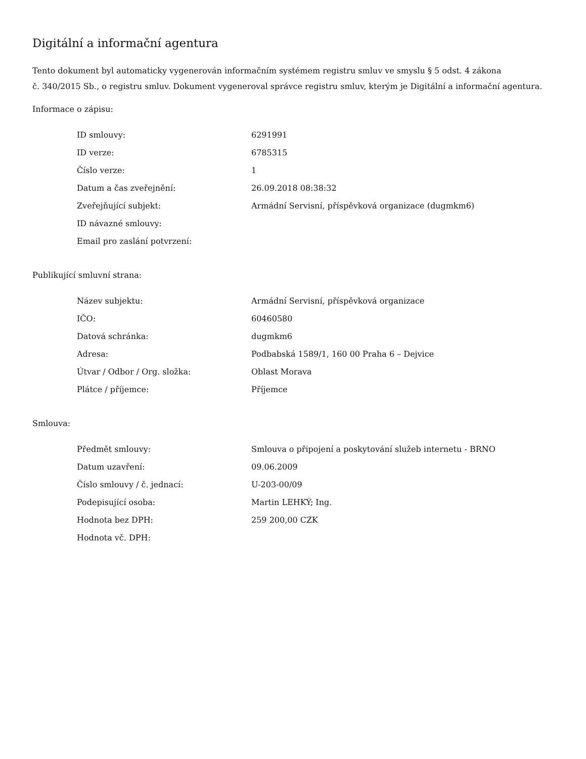Digitální a informační agentura
Tento dokument byl automaticky vygenerován informačním systémem registru smluv ve smyslu § 5 odst. 4 zákona
č. 340/2015 Sb., o registru smluv. Dokument vygeneroval správce registru smluv, kterým je Digitální a informační agentura.
Informace o zápisu:
| ID smlouvy: | 6291991 |
| ID verze: | 6785315 |
| Číslo verze: | 1 |
| Datum a čas zveřejnění: | 26.09.2018 08:38:32 |
| Zveřejňující subjekt: | Armádní Servisní, příspěvková organizace (dugmkm6) |
| ID návazné smlouvy: | |
| Email pro zaslání potvrzení: | |
Publikující smluvní strana:
| Název subjektu: | Armádní Servisní, příspěvková organizace |
| IČO: | 60460580 |
| Datová schránka: | dugmkm6 |
| Adresa: | Podbabská 1589/1, 160 00 Praha 6 – Dejvice |
| Útvar / Odbor / Org. složka: | Oblast Morava |
| Plátce / příjemce: | Příjemce |
Smlouva:
| Předmět smlouvy: | Smlouva o připojení a poskytování služeb internetu - BRNO |
| Datum uzavření: | 09.06.2009 |
| Číslo smlouvy / č. jednací: | U-203-00/09 |
| Podepisující osoba: | Martin LEHKÝ; Ing. |
| Hodnota bez DPH: | 259 200,00 CZK |
| Hodnota vč. DPH: | |